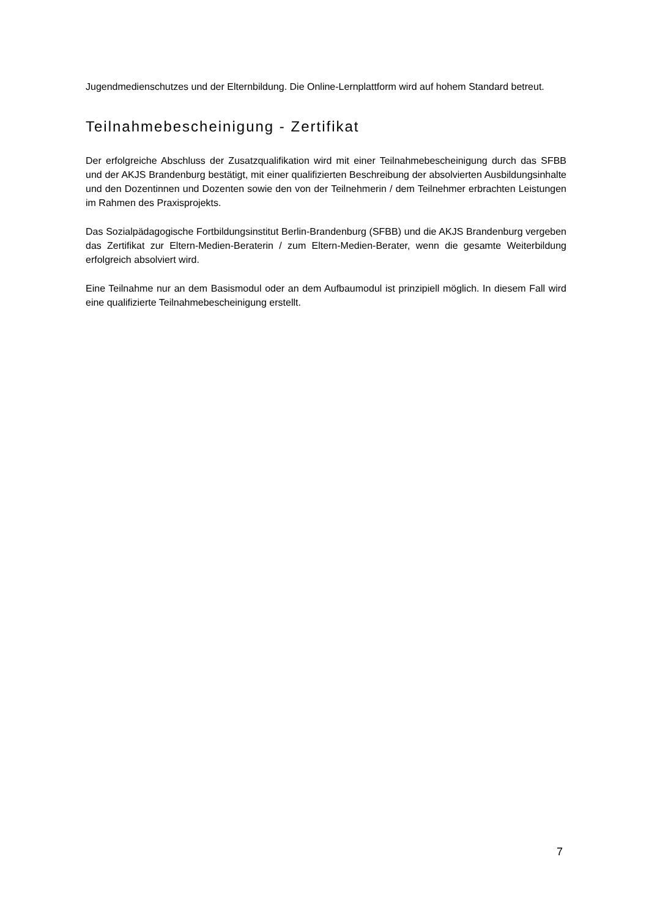Jugendmedienschutzes und der Elternbildung. Die Online-Lernplattform wird auf hohem Standard betreut.
Teilnahmebescheinigung - Zertifikat
Der erfolgreiche Abschluss der Zusatzqualifikation wird mit einer Teilnahmebescheinigung durch das SFBB und der AKJS Brandenburg bestätigt, mit einer qualifizierten Beschreibung der absolvierten Ausbildungsinhalte und den Dozentinnen und Dozenten sowie den von der Teilnehmerin / dem Teilnehmer erbrachten Leistungen im Rahmen des Praxisprojekts.
Das Sozialpädagogische Fortbildungsinstitut Berlin-Brandenburg (SFBB) und die AKJS Brandenburg vergeben das Zertifikat zur Eltern-Medien-Beraterin / zum Eltern-Medien-Berater, wenn die gesamte Weiterbildung erfolgreich absolviert wird.
Eine Teilnahme nur an dem Basismodul oder an dem Aufbaumodul ist prinzipiell möglich. In diesem Fall wird eine qualifizierte Teilnahmebescheinigung erstellt.
7